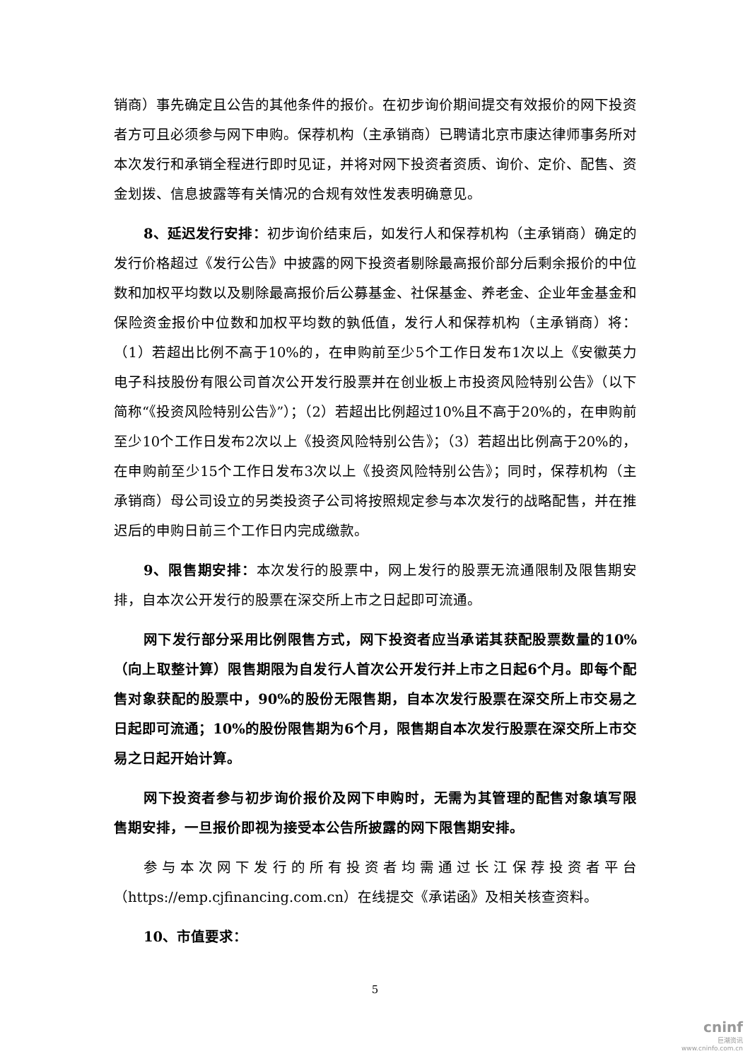销商）事先确定且公告的其他条件的报价。在初步询价期间提交有效报价的网下投资者方可且必须参与网下申购。保荐机构（主承销商）已聘请北京市康达律师事务所对本次发行和承销全程进行即时见证，并将对网下投资者资质、询价、定价、配售、资金划拨、信息披露等有关情况的合规有效性发表明确意见。
8、延迟发行安排：初步询价结束后，如发行人和保荐机构（主承销商）确定的发行价格超过《发行公告》中披露的网下投资者剔除最高报价部分后剩余报价的中位数和加权平均数以及剔除最高报价后公募基金、社保基金、养老金、企业年金基金和保险资金报价中位数和加权平均数的孰低值，发行人和保荐机构（主承销商）将：（1）若超出比例不高于10%的，在申购前至少5个工作日发布1次以上《安徽英力电子科技股份有限公司首次公开发行股票并在创业板上市投资风险特别公告》（以下简称“《投资风险特别公告》”）；（2）若超出比例超过10%且不高于20%的，在申购前至少10个工作日发布2次以上《投资风险特别公告》；（3）若超出比例高于20%的，在申购前至少15个工作日发布3次以上《投资风险特别公告》；同时，保荐机构（主承销商）母公司设立的另类投资子公司将按照规定参与本次发行的战略配售，并在推迟后的申购日前三个工作日内完成缴款。
9、限售期安排：本次发行的股票中，网上发行的股票无流通限制及限售期安排，自本次公开发行的股票在深交所上市之日起即可流通。
网下发行部分采用比例限售方式，网下投资者应当承诺其获配股票数量的10%（向上取整计算）限售期限为自发行人首次公开发行并上市之日起6个月。即每个配售对象获配的股票中，90%的股份无限售期，自本次发行股票在深交所上市交易之日起即可流通；10%的股份限售期为6个月，限售期自本次发行股票在深交所上市交易之日起开始计算。
网下投资者参与初步询价报价及网下申购时，无需为其管理的配售对象填写限售期安排，一旦报价即视为接受本公告所披露的网下限售期安排。
参与本次网下发行的所有投资者均需通过长江保荐投资者平台（https://emp.cjfinancing.com.cn）在线提交《承诺函》及相关核查资料。
10、市值要求：
5
cninf
巨潮资讯
www.cninfo.com.cn